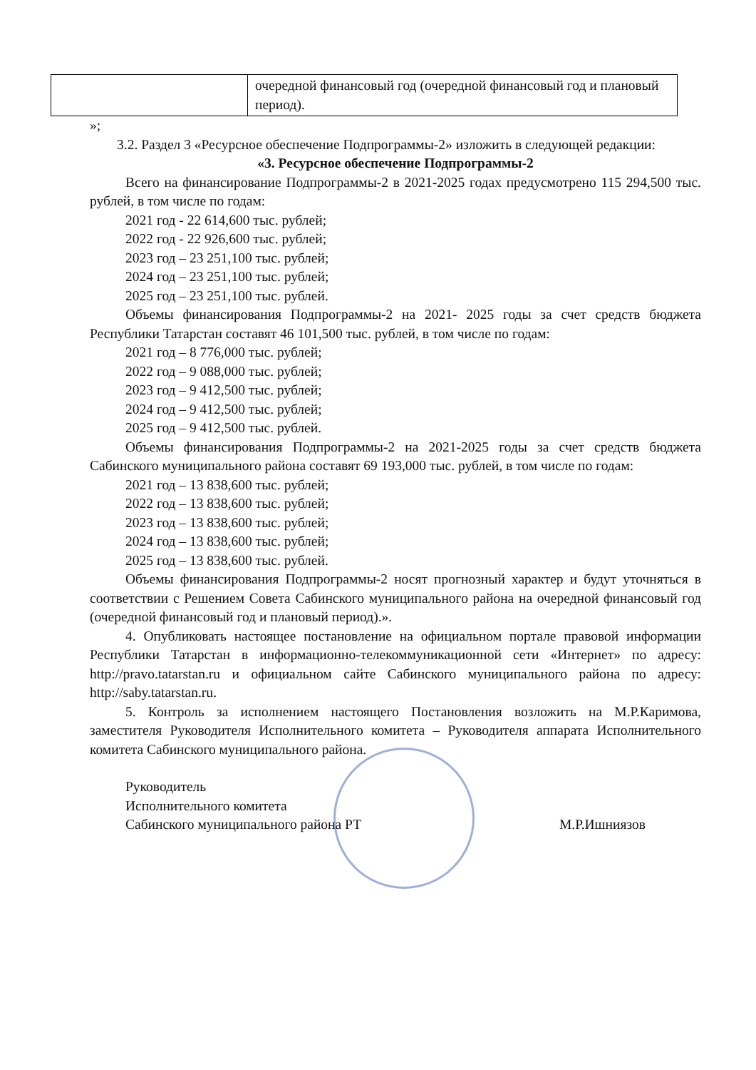| | очередной финансовый год (очередной финансовый год и плановый период). |
»;
3.2. Раздел 3 «Ресурсное обеспечение Подпрограммы-2» изложить в следующей редакции:
«3. Ресурсное обеспечение Подпрограммы-2
Всего на финансирование Подпрограммы-2 в 2021-2025 годах предусмотрено 115 294,500 тыс. рублей, в том числе по годам:
2021 год - 22 614,600 тыс. рублей;
2022 год - 22 926,600 тыс. рублей;
2023 год – 23 251,100 тыс. рублей;
2024 год – 23 251,100 тыс. рублей;
2025 год – 23 251,100 тыс. рублей.
Объемы финансирования Подпрограммы-2 на 2021- 2025 годы за счет средств бюджета Республики Татарстан составят 46 101,500 тыс. рублей, в том числе по годам:
2021 год – 8 776,000 тыс. рублей;
2022 год – 9 088,000 тыс. рублей;
2023 год – 9 412,500 тыс. рублей;
2024 год – 9 412,500 тыс. рублей;
2025 год – 9 412,500 тыс. рублей.
Объемы финансирования Подпрограммы-2 на 2021-2025 годы за счет средств бюджета Сабинского муниципального района составят 69 193,000 тыс. рублей, в том числе по годам:
2021 год – 13 838,600 тыс. рублей;
2022 год – 13 838,600 тыс. рублей;
2023 год – 13 838,600 тыс. рублей;
2024 год – 13 838,600 тыс. рублей;
2025 год – 13 838,600 тыс. рублей.
Объемы финансирования Подпрограммы-2 носят прогнозный характер и будут уточняться в соответствии с Решением Совета Сабинского муниципального района на очередной финансовый год (очередной финансовый год и плановый период).».
4. Опубликовать настоящее постановление на официальном портале правовой информации Республики Татарстан в информационно-телекоммуникационной сети «Интернет» по адресу: http://pravo.tatarstan.ru и официальном сайте Сабинского муниципального района по адресу: http://saby.tatarstan.ru.
5. Контроль за исполнением настоящего Постановления возложить на М.Р.Каримова, заместителя Руководителя Исполнительного комитета – Руководителя аппарата Исполнительного комитета Сабинского муниципального района.
Руководитель
Исполнительного комитета
Сабинского муниципального района РТ
М.Р.Ишниязов